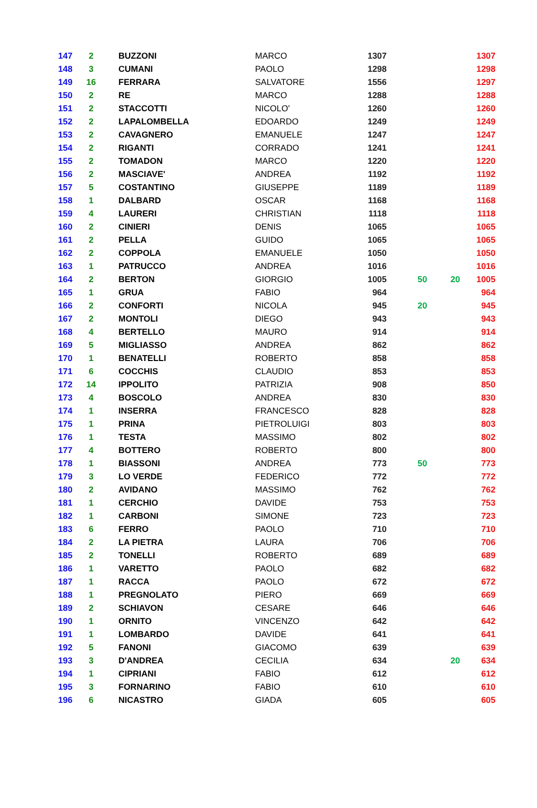| 147 | 2 | BUZZONI | MARCO | 1307 | | | 1307 |
| 148 | 3 | CUMANI | PAOLO | 1298 | | | 1298 |
| 149 | 16 | FERRARA | SALVATORE | 1556 | | | 1297 |
| 150 | 2 | RE | MARCO | 1288 | | | 1288 |
| 151 | 2 | STACCOTTI | NICOLO' | 1260 | | | 1260 |
| 152 | 2 | LAPALOMBELLA | EDOARDO | 1249 | | | 1249 |
| 153 | 2 | CAVAGNERO | EMANUELE | 1247 | | | 1247 |
| 154 | 2 | RIGANTI | CORRADO | 1241 | | | 1241 |
| 155 | 2 | TOMADON | MARCO | 1220 | | | 1220 |
| 156 | 2 | MASCIAVE' | ANDREA | 1192 | | | 1192 |
| 157 | 5 | COSTANTINO | GIUSEPPE | 1189 | | | 1189 |
| 158 | 1 | DALBARD | OSCAR | 1168 | | | 1168 |
| 159 | 4 | LAURERI | CHRISTIAN | 1118 | | | 1118 |
| 160 | 2 | CINIERI | DENIS | 1065 | | | 1065 |
| 161 | 2 | PELLA | GUIDO | 1065 | | | 1065 |
| 162 | 2 | COPPOLA | EMANUELE | 1050 | | | 1050 |
| 163 | 1 | PATRUCCO | ANDREA | 1016 | | | 1016 |
| 164 | 2 | BERTON | GIORGIO | 1005 | 50 | 20 | 1005 |
| 165 | 1 | GRUA | FABIO | 964 | | | 964 |
| 166 | 2 | CONFORTI | NICOLA | 945 | 20 | | 945 |
| 167 | 2 | MONTOLI | DIEGO | 943 | | | 943 |
| 168 | 4 | BERTELLO | MAURO | 914 | | | 914 |
| 169 | 5 | MIGLIASSO | ANDREA | 862 | | | 862 |
| 170 | 1 | BENATELLI | ROBERTO | 858 | | | 858 |
| 171 | 6 | COCCHIS | CLAUDIO | 853 | | | 853 |
| 172 | 14 | IPPOLITO | PATRIZIA | 908 | | | 850 |
| 173 | 4 | BOSCOLO | ANDREA | 830 | | | 830 |
| 174 | 1 | INSERRA | FRANCESCO | 828 | | | 828 |
| 175 | 1 | PRINA | PIETROLUIGI | 803 | | | 803 |
| 176 | 1 | TESTA | MASSIMO | 802 | | | 802 |
| 177 | 4 | BOTTERO | ROBERTO | 800 | | | 800 |
| 178 | 1 | BIASSONI | ANDREA | 773 | 50 | | 773 |
| 179 | 3 | LO VERDE | FEDERICO | 772 | | | 772 |
| 180 | 2 | AVIDANO | MASSIMO | 762 | | | 762 |
| 181 | 1 | CERCHIO | DAVIDE | 753 | | | 753 |
| 182 | 1 | CARBONI | SIMONE | 723 | | | 723 |
| 183 | 6 | FERRO | PAOLO | 710 | | | 710 |
| 184 | 2 | LA PIETRA | LAURA | 706 | | | 706 |
| 185 | 2 | TONELLI | ROBERTO | 689 | | | 689 |
| 186 | 1 | VARETTO | PAOLO | 682 | | | 682 |
| 187 | 1 | RACCA | PAOLO | 672 | | | 672 |
| 188 | 1 | PREGNOLATO | PIERO | 669 | | | 669 |
| 189 | 2 | SCHIAVON | CESARE | 646 | | | 646 |
| 190 | 1 | ORNITO | VINCENZO | 642 | | | 642 |
| 191 | 1 | LOMBARDO | DAVIDE | 641 | | | 641 |
| 192 | 5 | FANONI | GIACOMO | 639 | | | 639 |
| 193 | 3 | D'ANDREA | CECILIA | 634 | | 20 | 634 |
| 194 | 1 | CIPRIANI | FABIO | 612 | | | 612 |
| 195 | 3 | FORNARINO | FABIO | 610 | | | 610 |
| 196 | 6 | NICASTRO | GIADA | 605 | | | 605 |